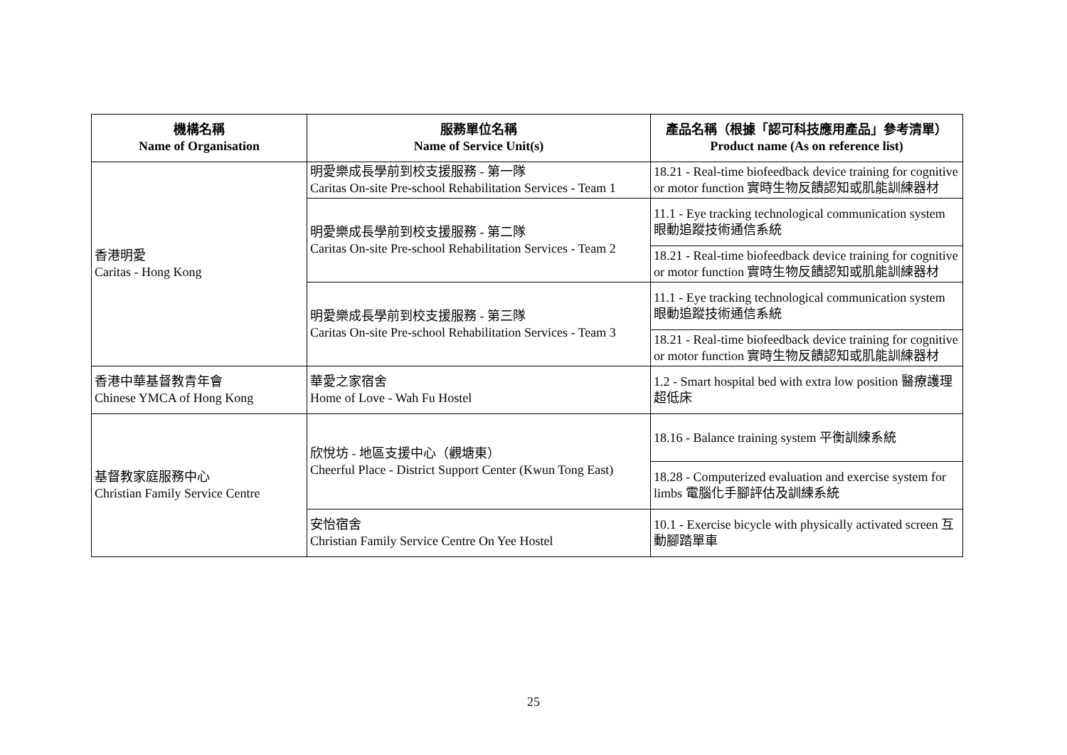| 機構名稱 Name of Organisation | 服務單位名稱 Name of Service Unit(s) | 產品名稱（根據「認可科技應用產品」參考清單） Product name (As on reference list) |
| --- | --- | --- |
| 香港明愛 Caritas - Hong Kong | 明愛樂成長學前到校支援服務 - 第一隊 Caritas On-site Pre-school Rehabilitation Services - Team 1 | 18.21 - Real-time biofeedback device training for cognitive or motor function 實時生物反饋認知或肌能訓練器材 |
| | 明愛樂成長學前到校支援服務 - 第二隊 Caritas On-site Pre-school Rehabilitation Services - Team 2 | 11.1 - Eye tracking technological communication system 眼動追蹤技術通信系統 |
| | | 18.21 - Real-time biofeedback device training for cognitive or motor function 實時生物反饋認知或肌能訓練器材 |
| | 明愛樂成長學前到校支援服務 - 第三隊 Caritas On-site Pre-school Rehabilitation Services - Team 3 | 11.1 - Eye tracking technological communication system 眼動追蹤技術通信系統 |
| | | 18.21 - Real-time biofeedback device training for cognitive or motor function 實時生物反饋認知或肌能訓練器材 |
| 香港中華基督教青年會 Chinese YMCA of Hong Kong | 華愛之家宿舍 Home of Love - Wah Fu Hostel | 1.2 - Smart hospital bed with extra low position 醫療護理超低床 |
| 基督教家庭服務中心 Christian Family Service Centre | 欣悅坊 - 地區支援中心（觀塘東） Cheerful Place - District Support Center (Kwun Tong East) | 18.16 - Balance training system 平衡訓練系統 |
| | | 18.28 - Computerized evaluation and exercise system for limbs 電腦化手腳評估及訓練系統 |
| | 安怡宿舍 Christian Family Service Centre On Yee Hostel | 10.1 - Exercise bicycle with physically activated screen 互動腳踏單車 |
25